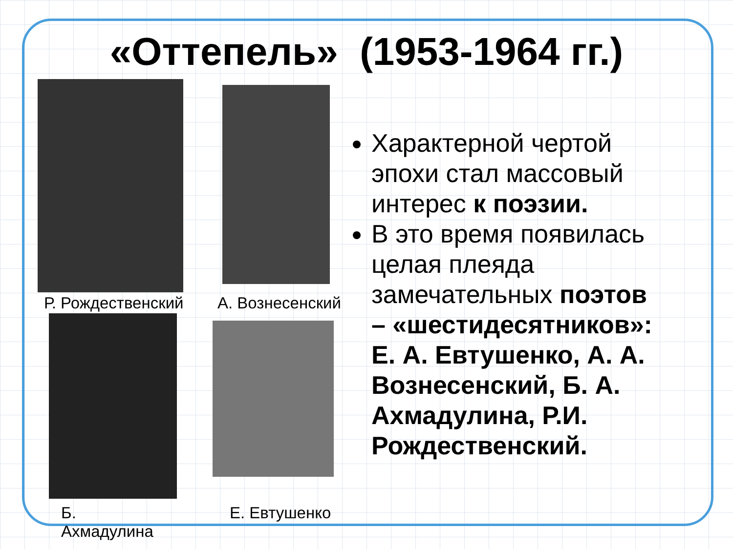«Оттепель» (1953-1964 гг.)
Р. Рождественский А. Вознесенский
Б.
Ахмадулина
Е. Евтушенко
Характерной чертой эпохи стал массовый интерес к поэзии.
В это время появилась целая плеяда замечательных поэтов – «шестидесятников»: Е. А. Евтушенко, А. А. Вознесенский, Б. А. Ахмадулина, Р.И. Рождественский.